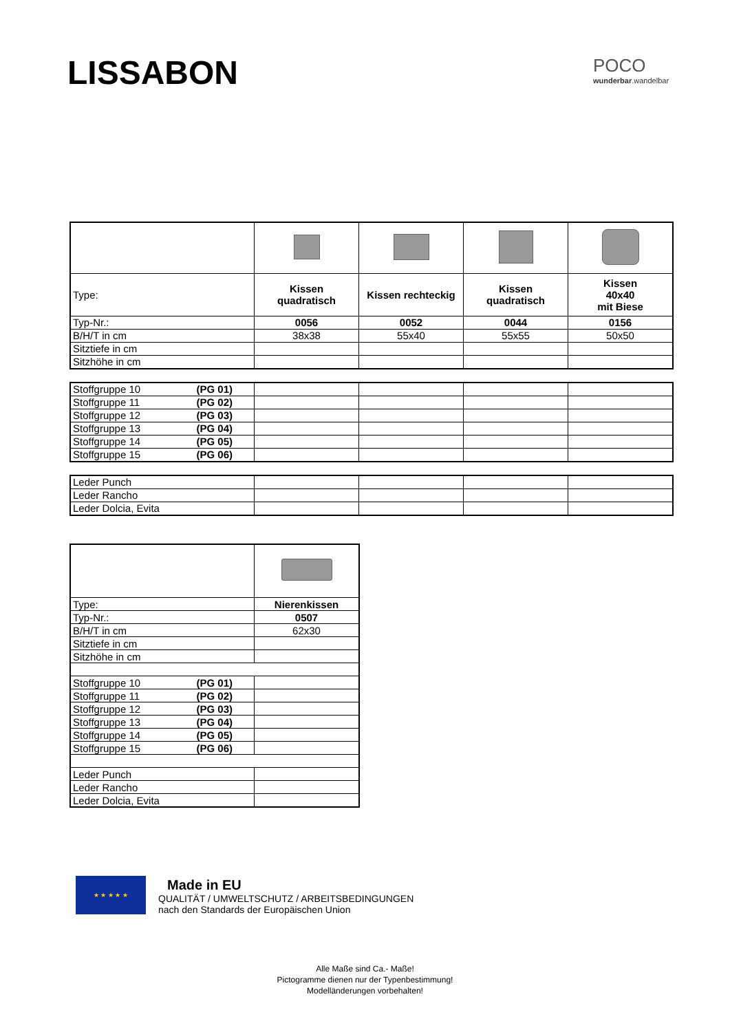LISSABON POCO
wunderbar.wandelbar
| Type: | Kissen quadratisch | Kissen rechteckig | Kissen quadratisch | Kissen 40x40 mit Biese |
| Typ-Nr.: | 0056 | 0052 | 0044 | 0156 |
| B/H/T in cm | 38x38 | 55x40 | 55x55 | 50x50 |
| Sitztiefe in cm | | | | |
| Sitzhöhe in cm | | | | |
| Stoffgruppe 10 (PG 01) | | | | |
| Stoffgruppe 11 (PG 02) | | | | |
| Stoffgruppe 12 (PG 03) | | | | |
| Stoffgruppe 13 (PG 04) | | | | |
| Stoffgruppe 14 (PG 05) | | | | |
| Stoffgruppe 15 (PG 06) | | | | |
| Leder Punch | | | | |
| Leder Rancho | | | | |
| Leder Dolcia, Evita | | | | |
| Type: | Nierenkissen |
| Typ-Nr.: | 0507 |
| B/H/T in cm | 62x30 |
| Sitztiefe in cm | |
| Sitzhöhe in cm | |
| Stoffgruppe 10 (PG 01) | |
| Stoffgruppe 11 (PG 02) | |
| Stoffgruppe 12 (PG 03) | |
| Stoffgruppe 13 (PG 04) | |
| Stoffgruppe 14 (PG 05) | |
| Stoffgruppe 15 (PG 06) | |
| Leder Punch | |
| Leder Rancho | |
| Leder Dolcia, Evita | |
★ ★ ★ ★ ★
Made in EU
QUALITÄT / UMWELTSCHUTZ / ARBEITSBEDINGUNGEN
nach den Standards der Europäischen Union
Alle Maße sind Ca.- Maße!
Pictogramme dienen nur der Typenbestimmung!
Modelländerungen vorbehalten!